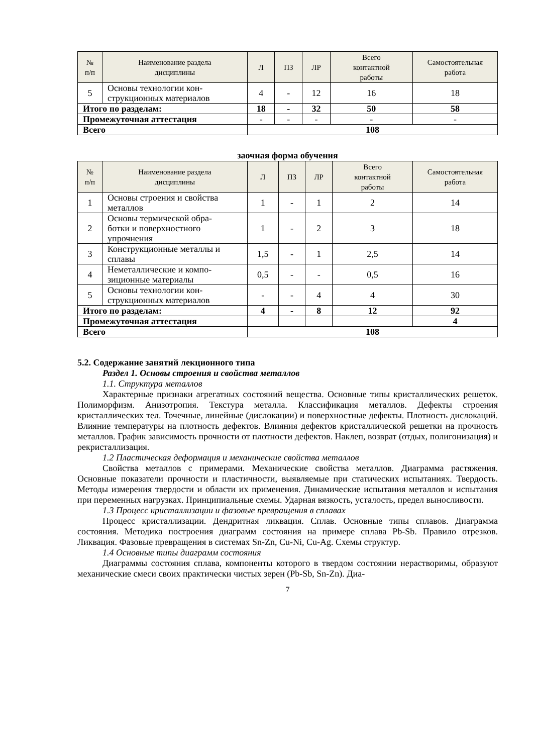| № п/п | Наименование раздела дисциплины | Л | ПЗ | ЛР | Всего контактной работы | Самостоятельная работа |
| --- | --- | --- | --- | --- | --- | --- |
| 5 | Основы технологии кон- струкционных материалов | 4 | - | 12 | 16 | 18 |
| Итого по разделам: | | 18 | - | 32 | 50 | 58 |
| Промежуточная аттестация | | - | - | - | - | - |
| Всего | | 108 | | | | |
заочная форма обучения
| № п/п | Наименование раздела дисциплины | Л | ПЗ | ЛР | Всего контактной работы | Самостоятельная работа |
| --- | --- | --- | --- | --- | --- | --- |
| 1 | Основы строения и свойства металлов | 1 | - | 1 | 2 | 14 |
| 2 | Основы термической обра- ботки и поверхностного упрочнения | 1 | - | 2 | 3 | 18 |
| 3 | Конструкционные металлы и сплавы | 1,5 | - | 1 | 2,5 | 14 |
| 4 | Неметаллические и компо- зиционные материалы | 0,5 | - | - | 0,5 | 16 |
| 5 | Основы технологии кон- струкционных материалов | - | - | 4 | 4 | 30 |
| Итого по разделам: | | 4 | - | 8 | 12 | 92 |
| Промежуточная аттестация | | | | | | 4 |
| Всего | | 108 | | | | |
5.2. Содержание занятий лекционного типа
Раздел 1. Основы строения и свойства металлов
1.1. Структура металлов
Характерные признаки агрегатных состояний вещества. Основные типы кристаллических решеток. Полиморфизм. Анизотропия. Текстура металла. Классификация металлов. Дефекты строения кристаллических тел. Точечные, линейные (дислокации) и поверхностные дефекты. Плотность дислокаций. Влияние температуры на плотность дефектов. Влияния дефектов кристаллической решетки на прочность металлов. График зависимость прочности от плотности дефектов. Наклеп, возврат (отдых, полигонизация) и рекристаллизация.
1.2 Пластическая деформация и механические свойства металлов
Свойства металлов с примерами. Механические свойства металлов. Диаграмма растяжения. Основные показатели прочности и пластичности, выявляемые при статических испытаниях. Твердость. Методы измерения твердости и области их применения. Динамические испытания металлов и испытания при переменных нагрузках. Принципиальные схемы. Ударная вязкость, усталость, предел выносливости.
1.3 Процесс кристаллизации и фазовые превращения в сплавах
Процесс кристаллизации. Дендритная ликвация. Сплав. Основные типы сплавов. Диаграмма состояния. Методика построения диаграмм состояния на примере сплава Pb-Sb. Правило отрезков. Ликвация. Фазовые превращения в системах Sn-Zn, Cu-Ni, Cu-Ag. Схемы структур.
1.4 Основные типы диаграмм состояния
Диаграммы состояния сплава, компоненты которого в твердом состоянии нерастворимы, образуют механические смеси своих практически чистых зерен (Pb-Sb, Sn-Zn). Диа-
7